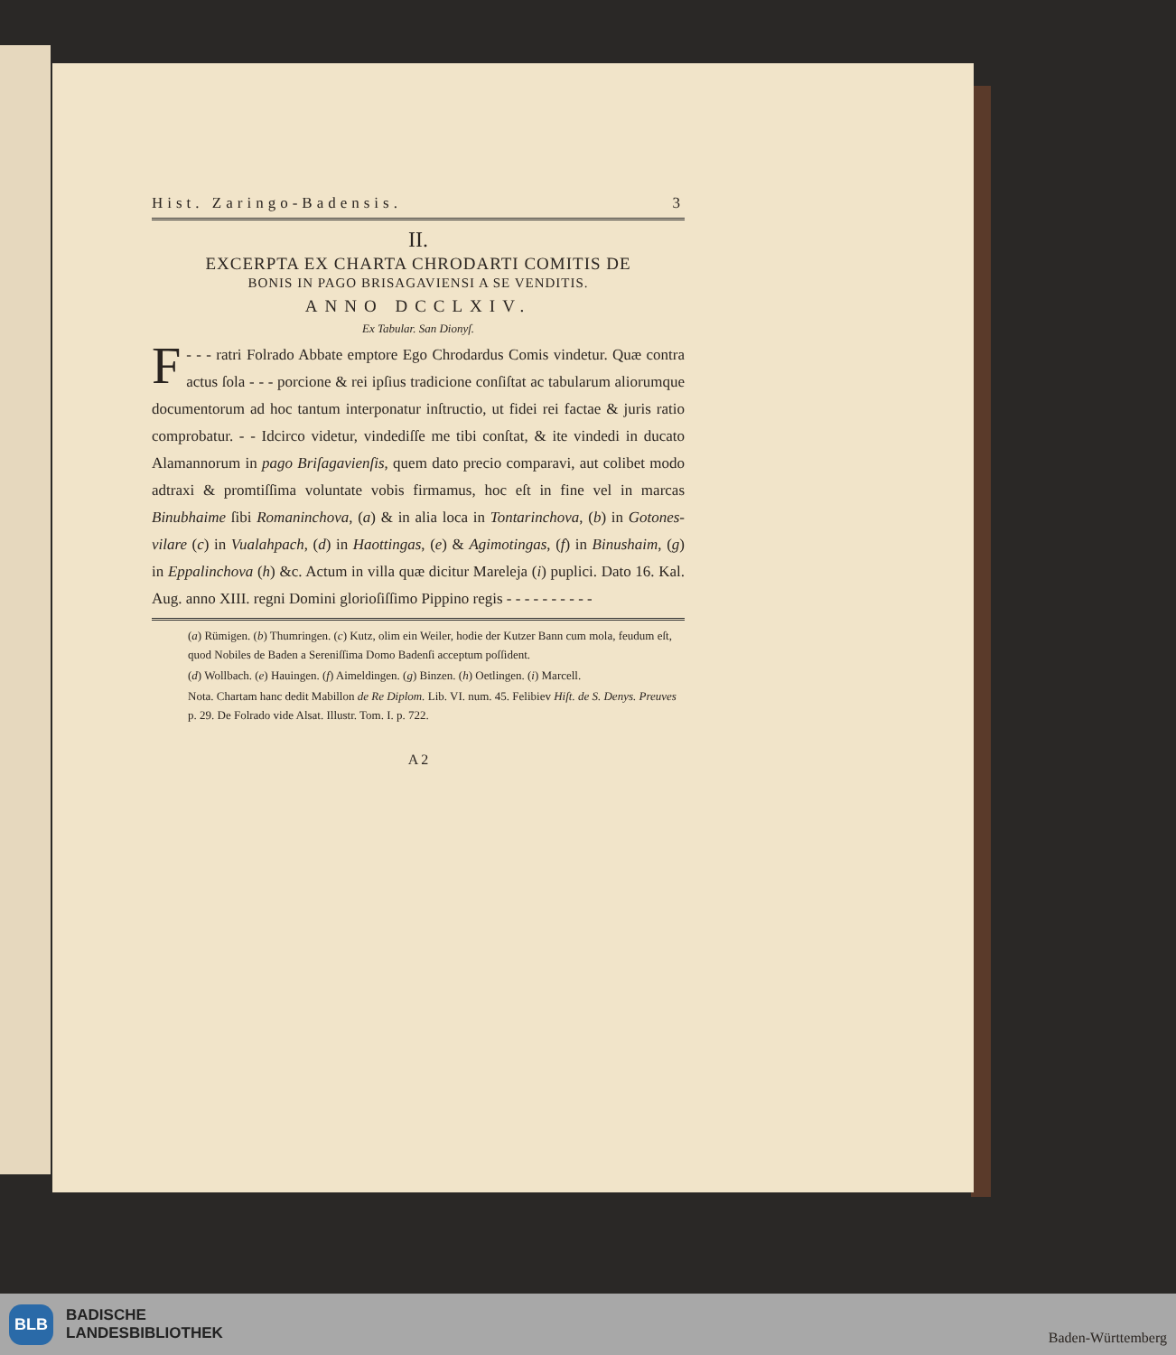Hist. Zaringo-Badensis. 3
II.
EXCERPTA EX CHARTA CHRODARTI COMITIS DE
BONIS IN PAGO BRISAGAVIENSI A SE VENDITIS.
ANNO DCCLXIV.
Ex Tabular. San Dionyſ.
- - - F ratri Folrado Abbate emptore Ego Chrodardus Comis vindetur. Quæ contra actus ſola - - - porcione & rei ipſius tradicione conſiſtat ac tabularum aliorumque documentorum ad hoc tantum interponatur inſtructio, ut fidei rei factae & juris ratio comprobatur. - - Idcirco videtur, vindediſſe me tibi conſtat, & ite vindedi in ducato Alamannorum in pago Briſagavienſis, quem dato precio comparavi, aut colibet modo adtraxi & promtiſſima voluntate vobis firmamus, hoc eſt in fine vel in marcas Binubhaime ſibi Romaninchova, (a) & in alia loca in Tontarinchova, (b) in Gotones-vilare (c) in Vualahpach, (d) in Haottingas, (e) & Agimotingas, (f) in Binushaim, (g) in Eppalinchova (h) &c. Actum in villa quæ dicitur Mareleja (i) puplici. Dato 16. Kal. Aug. anno XIII. regni Domini glorioſiſſimo Pippino regis - - - - - - - - - -
(a) Rümigen. (b) Thumringen. (c) Kutz, olim ein Weiler, hodie der Kutzer Bann cum mola, feudum eſt, quod Nobiles de Baden a Sereniſſima Domo Badenſi acceptum poſſident.
(d) Wollbach. (e) Hauingen. (f) Aimeldingen. (g) Binzen. (h) Oetlingen. (i) Marcell.
Nota. Chartam hanc dedit Mabillon de Re Diplom. Lib. VI. num. 45. Felibiev Hiſt. de S. Denys. Preuves p. 29. De Folrado vide Alsat. Illustr. Tom. I. p. 722.
A 2
BLB BADISCHE
LANDESBIBLIOTHEK
Baden-Württemberg